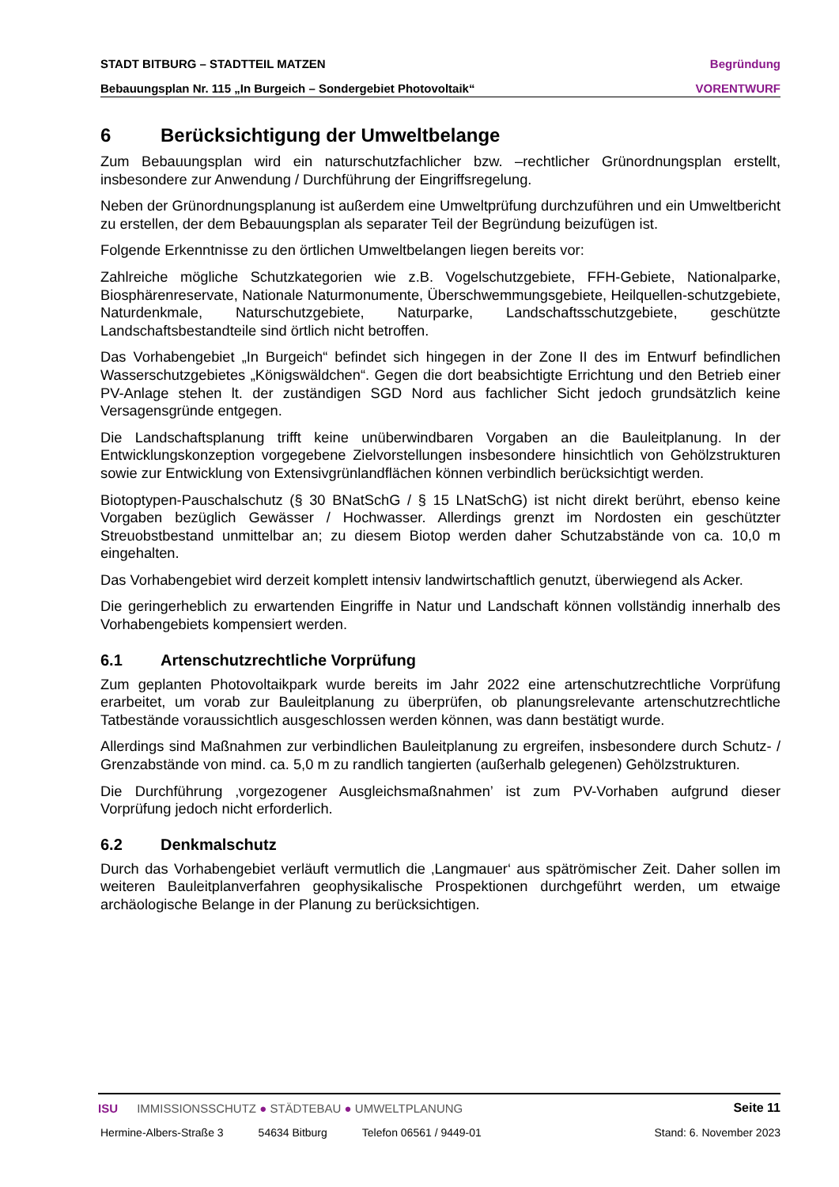STADT BITBURG – STADTTEIL MATZEN Begründung
Bebauungsplan Nr. 115 „In Burgeich – Sondergebiet Photovoltaik“VORENTWURF
6 Berücksichtigung der Umweltbelange
Zum Bebauungsplan wird ein naturschutzfachlicher bzw. –rechtlicher Grünordnungsplan erstellt, insbesondere zur Anwendung / Durchführung der Eingriffsregelung.
Neben der Grünordnungsplanung ist außerdem eine Umweltprüfung durchzuführen und ein Umweltbericht zu erstellen, der dem Bebauungsplan als separater Teil der Begründung beizufügen ist.
Folgende Erkenntnisse zu den örtlichen Umweltbelangen liegen bereits vor:
Zahlreiche mögliche Schutzkategorien wie z.B. Vogelschutzgebiete, FFH-Gebiete, Nationalparke, Biosphärenreservate, Nationale Naturmonumente, Überschwemmungsgebiete, Heilquellen-schutzgebiete, Naturdenkmale, Naturschutzgebiete, Naturparke, Landschaftsschutzgebiete, geschützte Landschaftsbestandteile sind örtlich nicht betroffen.
Das Vorhabengebiet „In Burgeich“ befindet sich hingegen in der Zone II des im Entwurf befindlichen Wasserschutzgebietes „Königswäldchen“. Gegen die dort beabsichtigte Errichtung und den Betrieb einer PV-Anlage stehen lt. der zuständigen SGD Nord aus fachlicher Sicht jedoch grundsätzlich keine Versagensgründe entgegen.
Die Landschaftsplanung trifft keine unüberwindbaren Vorgaben an die Bauleitplanung. In der Entwicklungskonzeption vorgegebene Zielvorstellungen insbesondere hinsichtlich von Gehölzstrukturen sowie zur Entwicklung von Extensivgrünlandflächen können verbindlich berücksichtigt werden.
Biotoptypen-Pauschalschutz (§ 30 BNatSchG / § 15 LNatSchG) ist nicht direkt berührt, ebenso keine Vorgaben bezüglich Gewässer / Hochwasser. Allerdings grenzt im Nordosten ein geschützter Streuobstbestand unmittelbar an; zu diesem Biotop werden daher Schutzabstände von ca. 10,0 m eingehalten.
Das Vorhabengebiet wird derzeit komplett intensiv landwirtschaftlich genutzt, überwiegend als Acker.
Die geringerheblich zu erwartenden Eingriffe in Natur und Landschaft können vollständig innerhalb des Vorhabengebiets kompensiert werden.
6.1 Artenschutzrechtliche Vorprüfung
Zum geplanten Photovoltaikpark wurde bereits im Jahr 2022 eine artenschutzrechtliche Vorprüfung erarbeitet, um vorab zur Bauleitplanung zu überprüfen, ob planungsrelevante artenschutzrechtliche Tatbestände voraussichtlich ausgeschlossen werden können, was dann bestätigt wurde.
Allerdings sind Maßnahmen zur verbindlichen Bauleitplanung zu ergreifen, insbesondere durch Schutz- / Grenzabstände von mind. ca. 5,0 m zu randlich tangierten (außerhalb gelegenen) Gehölzstrukturen.
Die Durchführung ‚vorgezogener Ausgleichsmaßnahmen’ ist zum PV-Vorhaben aufgrund dieser Vorprüfung jedoch nicht erforderlich.
6.2 Denkmalschutz
Durch das Vorhabengebiet verläuft vermutlich die ‚Langmauer‘ aus spätrömischer Zeit. Daher sollen im weiteren Bauleitplanverfahren geophysikalische Prospektionen durchgeführt werden, um etwaige archäologische Belange in der Planung zu berücksichtigen.
ISU IMMISSIONSSCHUTZ ● STÄDTEBAU ● UMWELTPLANUNG Seite 11
Hermine-Albers-Straße 3 54634 Bitburg Telefon 06561 / 9449-01 Stand: 6. November 2023